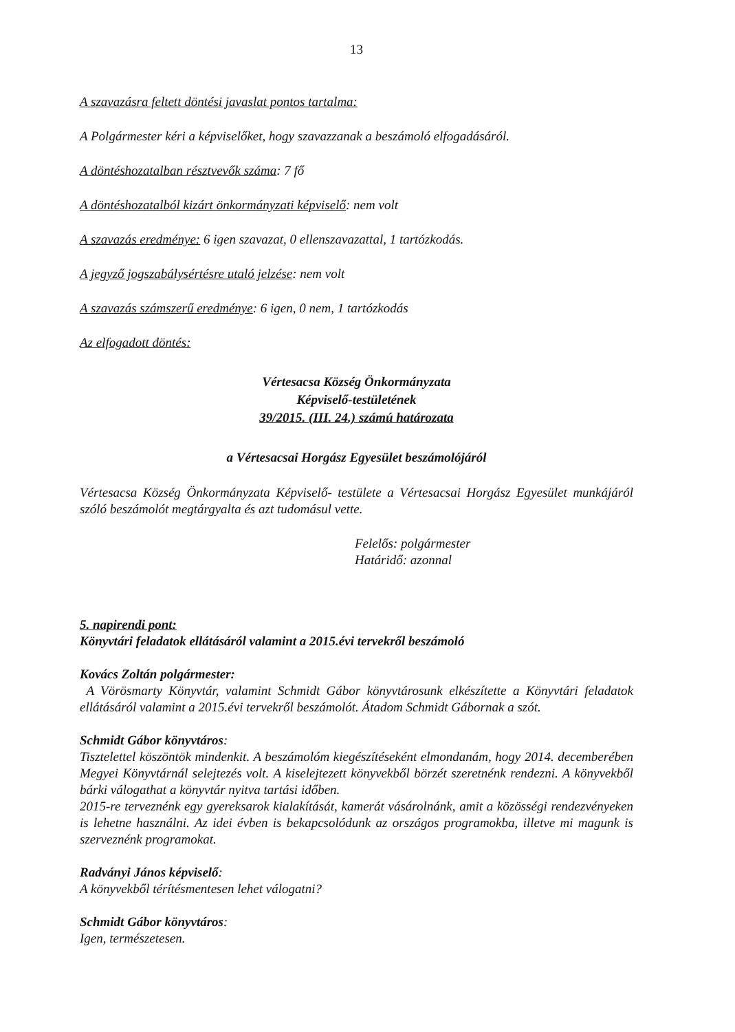13
A szavazásra feltett döntési javaslat pontos tartalma:
A Polgármester kéri a képviselőket, hogy szavazzanak a beszámoló elfogadásáról.
A döntéshozatalban résztvevők száma: 7 fő
A döntéshozatalból kizárt önkormányzati képviselő: nem volt
A szavazás eredménye: 6 igen szavazat, 0 ellenszavazattal, 1 tartózkodás.
A jegyző jogszabálysértésre utaló jelzése: nem volt
A szavazás számszerű eredménye: 6 igen, 0 nem, 1 tartózkodás
Az elfogadott döntés:
Vértesacsa Község Önkormányzata
Képviselő-testületének
39/2015. (III. 24.) számú határozata
a Vértesacsai Horgász Egyesület beszámolójáról
Vértesacsa Község Önkormányzata Képviselő- testülete a Vértesacsai Horgász Egyesület munkájáról szóló beszámolót megtárgyalta és azt tudomásul vette.
Felelős: polgármester
Határidő: azonnal
5. napirendi pont:
Könyvtári feladatok ellátásáról valamint a 2015.évi tervekről beszámoló
Kovács Zoltán polgármester:
A Vörösmarty Könyvtár, valamint Schmidt Gábor könyvtárosunk elkészítette a Könyvtári feladatok ellátásáról valamint a 2015.évi tervekről beszámolót. Átadom Schmidt Gábornak a szót.
Schmidt Gábor könyvtáros:
Tisztelettel köszöntök mindenkit. A beszámolóm kiegészítéseként elmondanám, hogy 2014. decemberében Megyei Könyvtárnál selejtezés volt. A kiselejtezett könyvekből börzét szeretnénk rendezni. A könyvekből bárki válogathat a könyvtár nyitva tartási időben.
2015-re terveznénk egy gyereksarok kialakítását, kamerát vásárolnánk, amit a közösségi rendezvényeken is lehetne használni. Az idei évben is bekapcsolódunk az országos programokba, illetve mi magunk is szerveznénk programokat.
Radványi János képviselő:
A könyvekből térítésmentesen lehet válogatni?
Schmidt Gábor könyvtáros:
Igen, természetesen.